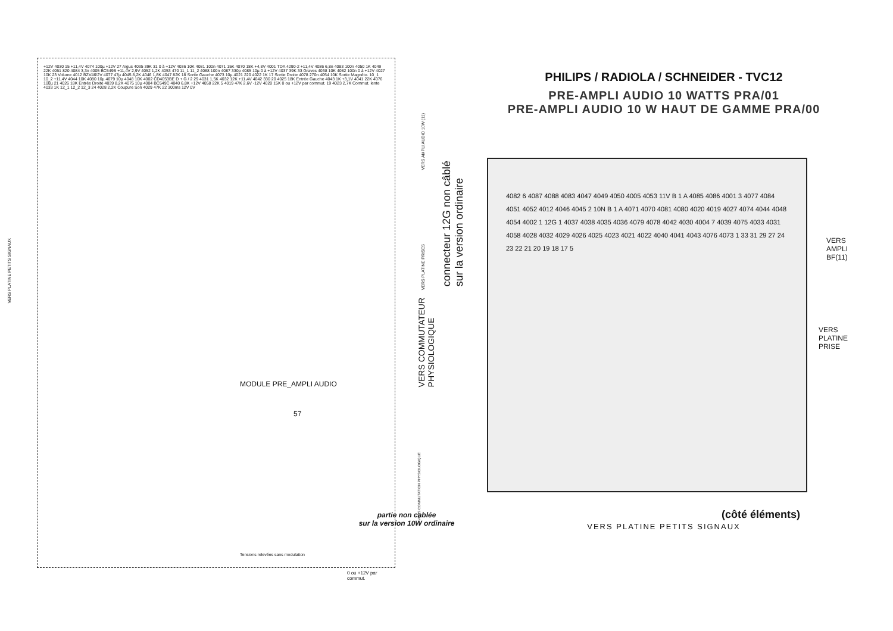+12V 4030 15 +11,4V 4074 100µ +12V 27 Aigus 4035 39K 31 0 à +12V 4036 10K 4081 100n 4071 15K 4070 18K +4,8V 4001 TDA 4290-2 +11,4V 4086 6,8n 4083 100n 4050 1K 4049 22K 4051 820 4084 3,3n 4005 BC549B +11,4V 2,9V 4052 1,2K 4053 470 11_1 11_2 4088 100n 4087 330p 4085 10µ 0 à +12V 4037 39K 33 Graves 4038 10K 4082 100n 0 à +12V 4027 10K 23 Volume 4012 BZV46/2V 4077 47µ 4045 8,2K 4046 1,8K 4047 82K 18 Sortie Gauche 4073 10µ 4021 220 4022 1K 17 Sortie Droite 4078 270n 4054 10K Sortie Magnéto. 10_1 10_2 +11,4V 4044 10K 4080 10µ 4079 10µ 4048 10K 4002 CD4053BE D + G / 2 29 4031 1,5K 4032 12K +11,4V 4042 330 20 4025 18K Entrée Gauche 4043 1K +3,1V 4041 22K 4076 100µ 21 4026 18K Entrée Droite 4039 8,2K 4075 10µ 4004 BC549C 4040 6,8K +12V 4058 22K 5 4019 47K 2,6V -12V 4020 15K 0 ou +12V par commut. 19 4023 2,7K Commut. lente 4033 1K 12_1 12_2 12_3 24 4028 2,2K Coupure Son 4029 47K 22 300ms 12V 0V
partie non cablée
sur la version 10W ordinaire
0 ou +12V par commut.
MODULE PRE_AMPLI AUDIO
57
Tensions relevées sans modulation
VERS PLATINE PETITS SIGNAUX
VERS AMPLI AUDIO 10W (11)
VERS PLATINE PRISES
VERS COMMUTATION PHYSIOLOGIQUE
PHILIPS / RADIOLA / SCHNEIDER - TVC12
PRE-AMPLI AUDIO 10 WATTS PRA/01
PRE-AMPLI AUDIO 10 W HAUT DE GAMME PRA/00
connecteur 12G non câblé
sur la version ordinaire
VERS COMMUTATEUR
PHYSIOLOGIQUE
4082 6 4087 4088 4083 4047 4049 4050 4005 4053 11V B 1 A 4085 4086 4001 3 4077 4084 4051 4052 4012 4046 4045 2 10N B 1 A 4071 4070 4081 4080 4020 4019 4027 4074 4044 4048 4054 4002 1 12G 1 4037 4038 4035 4036 4079 4078 4042 4030 4004 7 4039 4075 4033 4031 4058 4028 4032 4029 4026 4025 4023 4021 4022 4040 4041 4043 4076 4073 1 33 31 29 27 24 23 22 21 20 19 18 17 5
VERS
AMPLI
BF(11)
VERS
PLATINE
PRISE
(côté éléments)
VERS PLATINE PETITS SIGNAUX